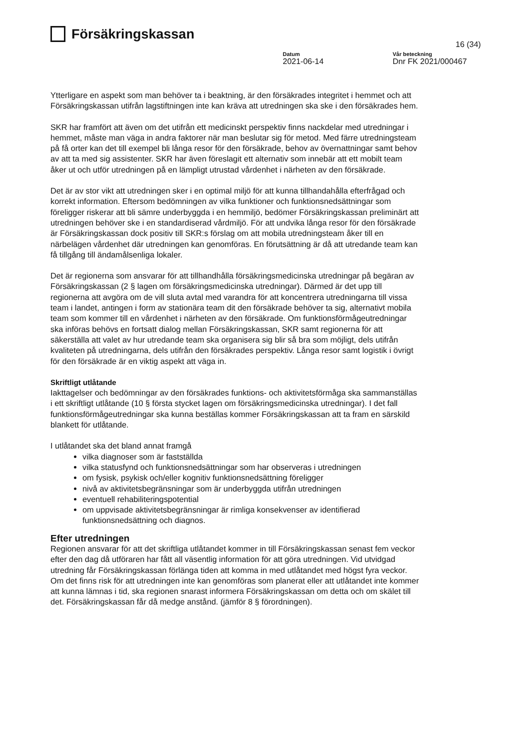Försäkringskassan
16 (34)
Datum
2021-06-14
Vår beteckning
Dnr FK 2021/000467
Ytterligare en aspekt som man behöver ta i beaktning, är den försäkrades integritet i hemmet och att Försäkringskassan utifrån lagstiftningen inte kan kräva att utredningen ska ske i den försäkrades hem.
SKR har framfört att även om det utifrån ett medicinskt perspektiv finns nackdelar med utredningar i hemmet, måste man väga in andra faktorer när man beslutar sig för metod. Med färre utredningsteam på få orter kan det till exempel bli långa resor för den försäkrade, behov av övernattningar samt behov av att ta med sig assistenter. SKR har även föreslagit ett alternativ som innebär att ett mobilt team åker ut och utför utredningen på en lämpligt utrustad vårdenhet i närheten av den försäkrade.
Det är av stor vikt att utredningen sker i en optimal miljö för att kunna tillhandahålla efterfrågad och korrekt information. Eftersom bedömningen av vilka funktioner och funktionsnedsättningar som föreligger riskerar att bli sämre underbyggda i en hemmiljö, bedömer Försäkringskassan preliminärt att utredningen behöver ske i en standardiserad vårdmiljö. För att undvika långa resor för den försäkrade är Försäkringskassan dock positiv till SKR:s förslag om att mobila utredningsteam åker till en närbelägen vårdenhet där utredningen kan genomföras. En förutsättning är då att utredande team kan få tillgång till ändamålsenliga lokaler.
Det är regionerna som ansvarar för att tillhandhålla försäkringsmedicinska utredningar på begäran av Försäkringskassan (2 § lagen om försäkringsmedicinska utredningar). Därmed är det upp till regionerna att avgöra om de vill sluta avtal med varandra för att koncentrera utredningarna till vissa team i landet, antingen i form av stationära team dit den försäkrade behöver ta sig, alternativt mobila team som kommer till en vårdenhet i närheten av den försäkrade. Om funktionsförmågeutredningar ska införas behövs en fortsatt dialog mellan Försäkringskassan, SKR samt regionerna för att säkerställa att valet av hur utredande team ska organisera sig blir så bra som möjligt, dels utifrån kvaliteten på utredningarna, dels utifrån den försäkrades perspektiv. Långa resor samt logistik i övrigt för den försäkrade är en viktig aspekt att väga in.
Skriftligt utlåtande
Iakttagelser och bedömningar av den försäkrades funktions- och aktivitetsförmåga ska sammanställas i ett skriftligt utlåtande (10 § första stycket lagen om försäkringsmedicinska utredningar). I det fall funktionsförmågeutredningar ska kunna beställas kommer Försäkringskassan att ta fram en särskild blankett för utlåtande.
I utlåtandet ska det bland annat framgå
vilka diagnoser som är fastställda
vilka statusfynd och funktionsnedsättningar som har observeras i utredningen
om fysisk, psykisk och/eller kognitiv funktionsnedsättning föreligger
nivå av aktivitetsbegränsningar som är underbyggda utifrån utredningen
eventuell rehabiliteringspotential
om uppvisade aktivitetsbegränsningar är rimliga konsekvenser av identifierad funktionsnedsättning och diagnos.
Efter utredningen
Regionen ansvarar för att det skriftliga utlåtandet kommer in till Försäkringskassan senast fem veckor efter den dag då utföraren har fått all väsentlig information för att göra utredningen. Vid utvidgad utredning får Försäkringskassan förlänga tiden att komma in med utlåtandet med högst fyra veckor. Om det finns risk för att utredningen inte kan genomföras som planerat eller att utlåtandet inte kommer att kunna lämnas i tid, ska regionen snarast informera Försäkringskassan om detta och om skälet till det. Försäkringskassan får då medge anstånd. (jämför 8 § förordningen).